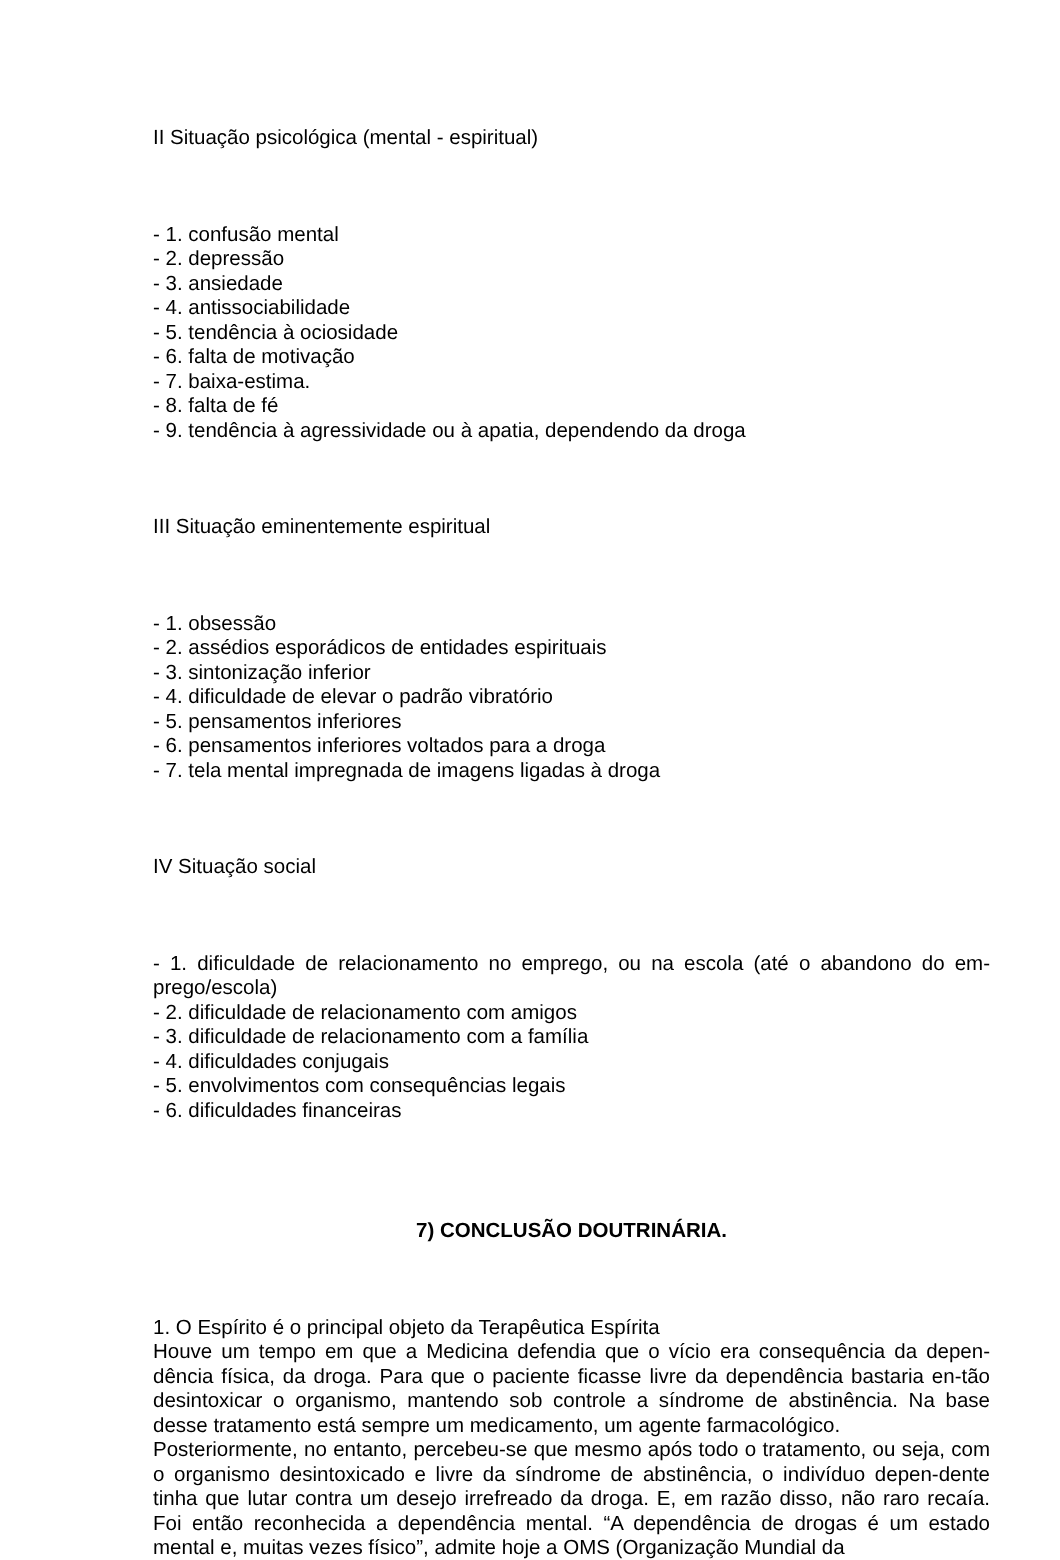II Situação psicológica (mental - espiritual)
- 1. confusão mental
- 2. depressão
- 3. ansiedade
- 4. antissociabilidade
- 5. tendência à ociosidade
- 6. falta de motivação
- 7. baixa-estima.
- 8. falta de fé
- 9. tendência à agressividade ou à apatia, dependendo da droga
III Situação eminentemente espiritual
- 1. obsessão
- 2. assédios esporádicos de entidades espirituais
- 3. sintonização inferior
- 4. dificuldade de elevar o padrão vibratório
- 5. pensamentos inferiores
- 6. pensamentos inferiores voltados para a droga
- 7. tela mental impregnada de imagens ligadas à droga
IV Situação social
- 1. dificuldade de relacionamento no emprego, ou na escola (até o abandono do em-prego/escola)
- 2. dificuldade de relacionamento com amigos
- 3. dificuldade de relacionamento com a família
- 4. dificuldades conjugais
- 5. envolvimentos com consequências legais
- 6. dificuldades financeiras
7) CONCLUSÃO DOUTRINÁRIA.
1. O Espírito é o principal objeto da Terapêutica Espírita
Houve um tempo em que a Medicina defendia que o vício era consequência da depen-dência física, da droga. Para que o paciente ficasse livre da dependência bastaria en-tão desintoxicar o organismo, mantendo sob controle a síndrome de abstinência. Na base desse tratamento está sempre um medicamento, um agente farmacológico.
Posteriormente, no entanto, percebeu-se que mesmo após todo o tratamento, ou seja, com o organismo desintoxicado e livre da síndrome de abstinência, o indivíduo depen-dente tinha que lutar contra um desejo irrefreado da droga. E, em razão disso, não raro recaía. Foi então reconhecida a dependência mental. “A dependência de drogas é um estado mental e, muitas vezes físico”, admite hoje a OMS (Organização Mundial da